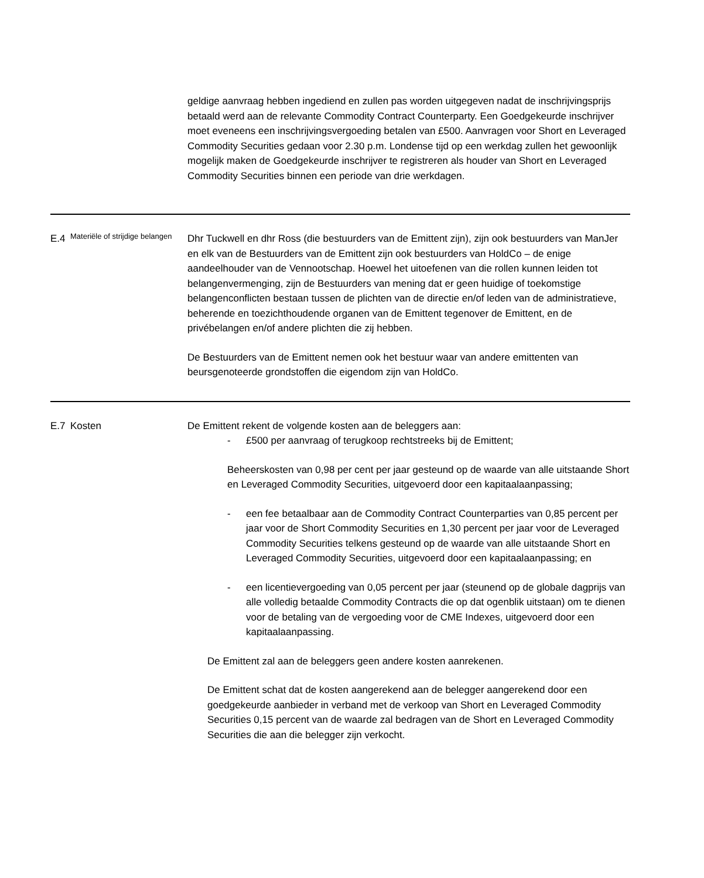| | | geldige aanvraag hebben ingediend en zullen pas worden uitgegeven nadat de inschrijvingsprijs betaald werd aan de relevante Commodity Contract Counterparty. Een Goedgekeurde inschrijver moet eveneens een inschrijvingsvergoeding betalen van £500. Aanvragen voor Short en Leveraged Commodity Securities gedaan voor 2.30 p.m. Londense tijd op een werkdag zullen het gewoonlijk mogelijk maken de Goedgekeurde inschrijver te registreren als houder van Short en Leveraged Commodity Securities binnen een periode van drie werkdagen. |
| E.4 | Materiële of strijdige belangen | Dhr Tuckwell en dhr Ross (die bestuurders van de Emittent zijn), zijn ook bestuurders van ManJer en elk van de Bestuurders van de Emittent zijn ook bestuurders van HoldCo – de enige aandeelhouder van de Vennootschap. Hoewel het uitoefenen van die rollen kunnen leiden tot belangenvermenging, zijn de Bestuurders van mening dat er geen huidige of toekomstige belangenconflicten bestaan tussen de plichten van de directie en/of leden van de administratieve, beherende en toezichthoudende organen van de Emittent tegenover de Emittent, en de privébelangen en/of andere plichten die zij hebben. De Bestuurders van de Emittent nemen ook het bestuur waar van andere emittenten van beursgenoteerde grondstoffen die eigendom zijn van HoldCo. |
| E.7 | Kosten | De Emittent rekent de volgende kosten aan de beleggers aan: - £500 per aanvraag of terugkoop rechtstreeks bij de Emittent; Beheerskosten van 0,98 per cent per jaar gesteund op de waarde van alle uitstaande Short en Leveraged Commodity Securities, uitgevoerd door een kapitaalaanpassing; - een fee betaalbaar aan de Commodity Contract Counterparties van 0,85 percent per jaar voor de Short Commodity Securities en 1,30 percent per jaar voor de Leveraged Commodity Securities telkens gesteund op de waarde van alle uitstaande Short en Leveraged Commodity Securities, uitgevoerd door een kapitaalaanpassing; en - een licentievergoeding van 0,05 percent per jaar (steunend op de globale dagprijs van alle volledig betaalde Commodity Contracts die op dat ogenblik uitstaan) om te dienen voor de betaling van de vergoeding voor de CME Indexes, uitgevoerd door een kapitaalaanpassing. De Emittent zal aan de beleggers geen andere kosten aanrekenen. De Emittent schat dat de kosten aangerekend aan de belegger aangerekend door een goedgekeurde aanbieder in verband met de verkoop van Short en Leveraged Commodity Securities 0,15 percent van de waarde zal bedragen van de Short en Leveraged Commodity Securities die aan die belegger zijn verkocht. |